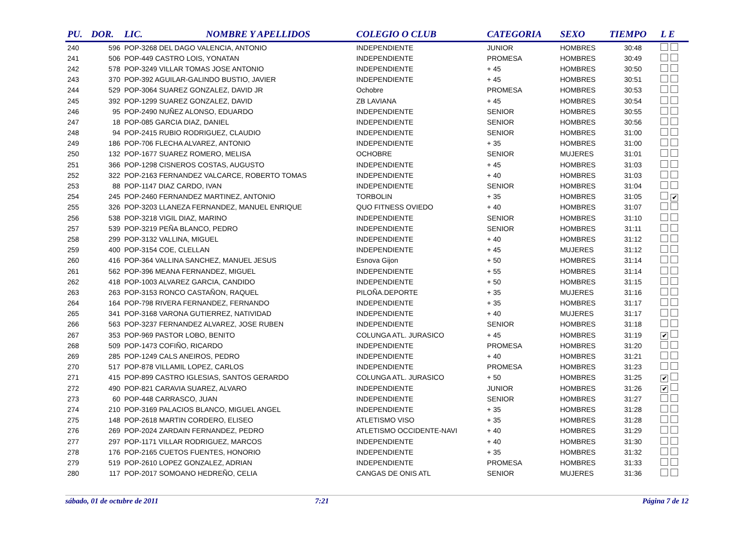| PU. | DOR. | LIC. | NOMBRE Y APELLIDOS | COLEGIO O CLUB | CATEGORIA | SEXO | TIEMPO | L E |
| --- | --- | --- | --- | --- | --- | --- | --- | --- |
| 240 | 596 | POP-3268 DEL DAGO VALENCIA, ANTONIO | | INDEPENDIENTE | JUNIOR | HOMBRES | 30:48 | |
| 241 | 506 | POP-449 CASTRO LOIS, YONATAN | | INDEPENDIENTE | PROMESA | HOMBRES | 30:49 | |
| 242 | 578 | POP-3249 VILLAR TOMAS JOSE ANTONIO | | INDEPENDIENTE | + 45 | HOMBRES | 30:50 | |
| 243 | 370 | POP-392 AGUILAR-GALINDO BUSTIO, JAVIER | | INDEPENDIENTE | + 45 | HOMBRES | 30:51 | |
| 244 | 529 | POP-3064 SUAREZ GONZALEZ, DAVID JR | | Ochobre | PROMESA | HOMBRES | 30:53 | |
| 245 | 392 | POP-1299 SUAREZ GONZALEZ, DAVID | | ZB LAVIANA | + 45 | HOMBRES | 30:54 | |
| 246 | 95 | POP-2490 NUÑEZ ALONSO, EDUARDO | | INDEPENDIENTE | SENIOR | HOMBRES | 30:55 | |
| 247 | 18 | POP-085 GARCIA DIAZ, DANIEL | | INDEPENDIENTE | SENIOR | HOMBRES | 30:56 | |
| 248 | 94 | POP-2415 RUBIO RODRIGUEZ, CLAUDIO | | INDEPENDIENTE | SENIOR | HOMBRES | 31:00 | |
| 249 | 186 | POP-706 FLECHA ALVAREZ, ANTONIO | | INDEPENDIENTE | + 35 | HOMBRES | 31:00 | |
| 250 | 132 | POP-1677 SUAREZ ROMERO, MELISA | | OCHOBRE | SENIOR | MUJERES | 31:01 | |
| 251 | 366 | POP-1298 CISNEROS COSTAS, AUGUSTO | | INDEPENDIENTE | + 45 | HOMBRES | 31:03 | |
| 252 | 322 | POP-2163 FERNANDEZ VALCARCE, ROBERTO TOMAS | | INDEPENDIENTE | + 40 | HOMBRES | 31:03 | |
| 253 | 88 | POP-1147 DIAZ CARDO, IVAN | | INDEPENDIENTE | SENIOR | HOMBRES | 31:04 | |
| 254 | 245 | POP-2460 FERNANDEZ MARTINEZ, ANTONIO | | TORBOLIN | + 35 | HOMBRES | 31:05 | ✔ |
| 255 | 326 | POP-3203 LLANEZA FERNANDEZ, MANUEL ENRIQUE | | QUO FITNESS OVIEDO | + 40 | HOMBRES | 31:07 | |
| 256 | 538 | POP-3218 VIGIL DIAZ, MARINO | | INDEPENDIENTE | SENIOR | HOMBRES | 31:10 | |
| 257 | 539 | POP-3219 PEÑA BLANCO, PEDRO | | INDEPENDIENTE | SENIOR | HOMBRES | 31:11 | |
| 258 | 299 | POP-3132 VALLINA, MIGUEL | | INDEPENDIENTE | + 40 | HOMBRES | 31:12 | |
| 259 | 400 | POP-3154 COE, CLELLAN | | INDEPENDIENTE | + 45 | MUJERES | 31:12 | |
| 260 | 416 | POP-364 VALLINA SANCHEZ, MANUEL JESUS | | Esnova Gijon | + 50 | HOMBRES | 31:14 | |
| 261 | 562 | POP-396 MEANA FERNANDEZ, MIGUEL | | INDEPENDIENTE | + 55 | HOMBRES | 31:14 | |
| 262 | 418 | POP-1003 ALVAREZ GARCIA, CANDIDO | | INDEPENDIENTE | + 50 | HOMBRES | 31:15 | |
| 263 | 263 | POP-3153 RONCO CASTAÑON, RAQUEL | | PILOÑA.DEPORTE | + 35 | MUJERES | 31:16 | |
| 264 | 164 | POP-798 RIVERA FERNANDEZ, FERNANDO | | INDEPENDIENTE | + 35 | HOMBRES | 31:17 | |
| 265 | 341 | POP-3168 VARONA GUTIERREZ, NATIVIDAD | | INDEPENDIENTE | + 40 | MUJERES | 31:17 | |
| 266 | 563 | POP-3237 FERNANDEZ ALVAREZ, JOSE RUBEN | | INDEPENDIENTE | SENIOR | HOMBRES | 31:18 | |
| 267 | 353 | POP-969 PASTOR LOBO, BENITO | | COLUNGA ATL. JURASICO | + 45 | HOMBRES | 31:19 | ✔ |
| 268 | 509 | POP-1473 COFIÑO, RICARDO | | INDEPENDIENTE | PROMESA | HOMBRES | 31:20 | |
| 269 | 285 | POP-1249 CALS ANEIROS, PEDRO | | INDEPENDIENTE | + 40 | HOMBRES | 31:21 | |
| 270 | 517 | POP-878 VILLAMIL LOPEZ, CARLOS | | INDEPENDIENTE | PROMESA | HOMBRES | 31:23 | |
| 271 | 415 | POP-899 CASTRO IGLESIAS, SANTOS GERARDO | | COLUNGA ATL. JURASICO | + 50 | HOMBRES | 31:25 | ✔ |
| 272 | 490 | POP-821 CARAVIA SUAREZ, ALVARO | | INDEPENDIENTE | JUNIOR | HOMBRES | 31:26 | ✔ |
| 273 | 60 | POP-448 CARRASCO, JUAN | | INDEPENDIENTE | SENIOR | HOMBRES | 31:27 | |
| 274 | 210 | POP-3169 PALACIOS BLANCO, MIGUEL ANGEL | | INDEPENDIENTE | + 35 | HOMBRES | 31:28 | |
| 275 | 148 | POP-2618 MARTIN CORDERO, ELISEO | | ATLETISMO VISO | + 35 | HOMBRES | 31:28 | |
| 276 | 269 | POP-2024 ZARDAIN FERNANDEZ, PEDRO | | ATLETISMO OCCIDENTE-NAVI | + 40 | HOMBRES | 31:29 | |
| 277 | 297 | POP-1171 VILLAR RODRIGUEZ, MARCOS | | INDEPENDIENTE | + 40 | HOMBRES | 31:30 | |
| 278 | 176 | POP-2165 CUETOS FUENTES, HONORIO | | INDEPENDIENTE | + 35 | HOMBRES | 31:32 | |
| 279 | 519 | POP-2610 LOPEZ GONZALEZ, ADRIAN | | INDEPENDIENTE | PROMESA | HOMBRES | 31:33 | |
| 280 | 117 | POP-2017 SOMOANO HEDREÑO, CELIA | | CANGAS DE ONIS ATL | SENIOR | MUJERES | 31:36 | |
sábado, 01 de octubre de 2011 7:21 Página 7 de 12